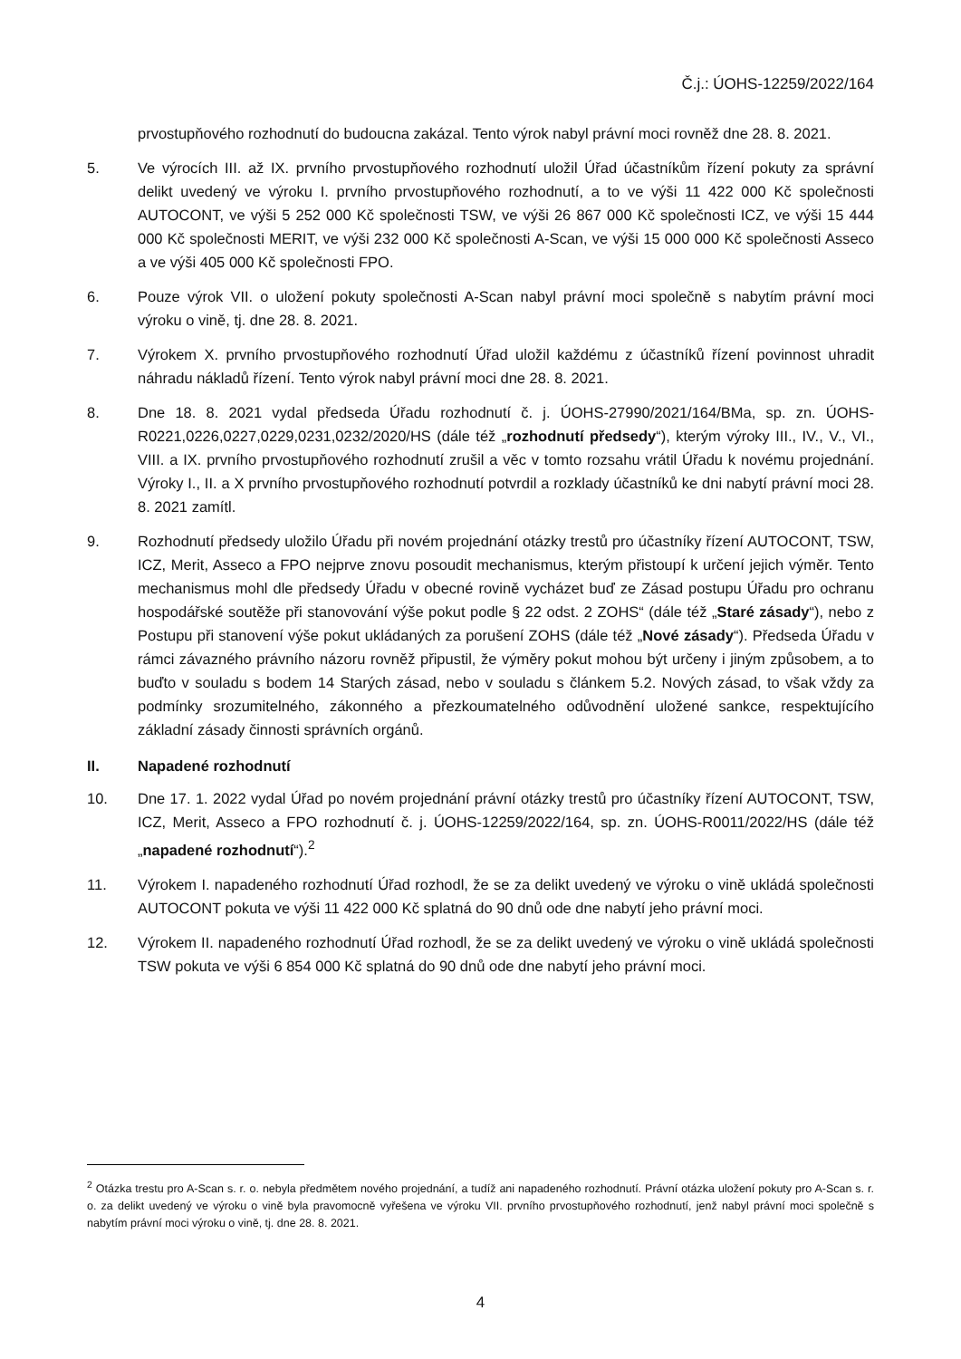Č.j.: ÚOHS-12259/2022/164
prvostupňového rozhodnutí do budoucna zakázal. Tento výrok nabyl právní moci rovněž dne 28. 8. 2021.
5. Ve výrocích III. až IX. prvního prvostupňového rozhodnutí uložil Úřad účastníkům řízení pokuty za správní delikt uvedený ve výroku I. prvního prvostupňového rozhodnutí, a to ve výši 11 422 000 Kč společnosti AUTOCONT, ve výši 5 252 000 Kč společnosti TSW, ve výši 26 867 000 Kč společnosti ICZ, ve výši 15 444 000 Kč společnosti MERIT, ve výši 232 000 Kč společnosti A-Scan, ve výši 15 000 000 Kč společnosti Asseco a ve výši 405 000 Kč společnosti FPO.
6. Pouze výrok VII. o uložení pokuty společnosti A-Scan nabyl právní moci společně s nabytím právní moci výroku o vině, tj. dne 28. 8. 2021.
7. Výrokem X. prvního prvostupňového rozhodnutí Úřad uložil každému z účastníků řízení povinnost uhradit náhradu nákladů řízení. Tento výrok nabyl právní moci dne 28. 8. 2021.
8. Dne 18. 8. 2021 vydal předseda Úřadu rozhodnutí č. j. ÚOHS-27990/2021/164/BMa, sp. zn. ÚOHS-R0221,0226,0227,0229,0231,0232/2020/HS (dále též „rozhodnutí předsedy“), kterým výroky III., IV., V., VI., VIII. a IX. prvního prvostupňového rozhodnutí zrušil a věc v tomto rozsahu vrátil Úřadu k novému projednání. Výroky I., II. a X prvního prvostupňového rozhodnutí potvrdil a rozklady účastníků ke dni nabytí právní moci 28. 8. 2021 zamítl.
9. Rozhodnutí předsedy uložilo Úřadu při novém projednání otázky trestů pro účastníky řízení AUTOCONT, TSW, ICZ, Merit, Asseco a FPO nejprve znovu posoudit mechanismus, kterým přistoupí k určení jejich výměr. Tento mechanismus mohl dle předsedy Úřadu v obecné rovině vycházet buď ze Zásad postupu Úřadu pro ochranu hospodářské soutěže při stanovování výše pokut podle § 22 odst. 2 ZOHS“ (dále též „Staré zásady“), nebo z Postupu při stanovení výše pokut ukládaných za porušení ZOHS (dále též „Nové zásady“). Předseda Úřadu v rámci závazného právního názoru rovněž připustil, že výměry pokut mohou být určeny i jiným způsobem, a to buďto v souladu s bodem 14 Starých zásad, nebo v souladu s článkem 5.2. Nových zásad, to však vždy za podmínky srozumitelného, zákonného a přezkoumatelného odůvodnění uložené sankce, respektujícího základní zásady činnosti správních orgánů.
II. Napadené rozhodnutí
10. Dne 17. 1. 2022 vydal Úřad po novém projednání právní otázky trestů pro účastníky řízení AUTOCONT, TSW, ICZ, Merit, Asseco a FPO rozhodnutí č. j. ÚOHS-12259/2022/164, sp. zn. ÚOHS-R0011/2022/HS (dále též „napadené rozhodnutí“).<sup>2</sup>
11. Výrokem I. napadeného rozhodnutí Úřad rozhodl, že se za delikt uvedený ve výroku o vině ukládá společnosti AUTOCONT pokuta ve výši 11 422 000 Kč splatná do 90 dnů ode dne nabytí jeho právní moci.
12. Výrokem II. napadeného rozhodnutí Úřad rozhodl, že se za delikt uvedený ve výroku o vině ukládá společnosti TSW pokuta ve výši 6 854 000 Kč splatná do 90 dnů ode dne nabytí jeho právní moci.
<sup>2</sup> Otázka trestu pro A-Scan s. r. o. nebyla předmětem nového projednání, a tudíž ani napadeného rozhodnutí. Právní otázka uložení pokuty pro A-Scan s. r. o. za delikt uvedený ve výroku o vině byla pravomocně vyřešena ve výroku VII. prvního prvostupňového rozhodnutí, jenž nabyl právní moci společně s nabytím právní moci výroku o vině, tj. dne 28. 8. 2021.
4